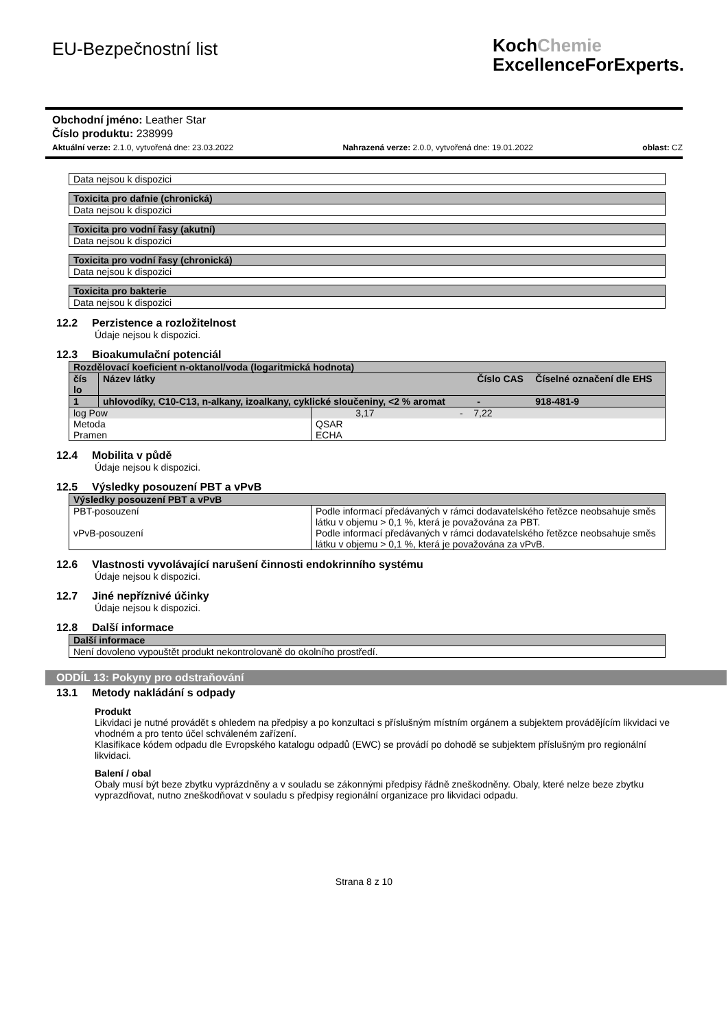EU-Bezpečnostní list
KochChemie
ExcellenceForExperts.
Obchodní jméno: Leather Star
Číslo produktu: 238999
Aktuální verze: 2.1.0, vytvořená dne: 23.03.2022 Nahrazená verze: 2.0.0, vytvořená dne: 19.01.2022 oblast: CZ
| Data nejsou k dispozici |
| Toxicita pro dafnie (chronická) |
| --- |
| Data nejsou k dispozici |
| Toxicita pro vodní řasy (akutní) |
| --- |
| Data nejsou k dispozici |
| Toxicita pro vodní řasy (chronická) |
| --- |
| Data nejsou k dispozici |
| Toxicita pro bakterie |
| --- |
| Data nejsou k dispozici |
12.2 Perzistence a rozložitelnost
Údaje nejsou k dispozici.
12.3 Bioakumulační potenciál
| Rozdělovací koeficient n-oktanol/voda (logaritmická hodnota) | | | |
| --- | --- | --- | --- |
| čís lo | Název látky | Číslo CAS | Číselné označení dle EHS |
| 1 | uhlovodíky, C10-C13, n-alkany, izoalkany, cyklické sloučeniny, <2 % aromat | - | 918-481-9 |
| log Pow | 3,17 - 7,22 |
| Metoda | QSAR |
| Pramen | ECHA |
12.4 Mobilita v půdě
Údaje nejsou k dispozici.
12.5 Výsledky posouzení PBT a vPvB
| Výsledky posouzení PBT a vPvB | |
| --- | --- |
| PBT-posouzení | Podle informací předávaných v rámci dodavatelského řetězce neobsahuje směs látku v objemu > 0,1 %, která je považována za PBT. |
| vPvB-posouzení | Podle informací předávaných v rámci dodavatelského řetězce neobsahuje směs látku v objemu > 0,1 %, která je považována za vPvB. |
12.6 Vlastnosti vyvolávající narušení činnosti endokrinního systému
Údaje nejsou k dispozici.
12.7 Jiné nepříznivé účinky
Údaje nejsou k dispozici.
12.8 Další informace
| Další informace |
| --- |
| Není dovoleno vypouštět produkt nekontrolovaně do okolního prostředí. |
ODDÍL 13: Pokyny pro odstraňování
13.1 Metody nakládání s odpady
Produkt
Likvidaci je nutné provádět s ohledem na předpisy a po konzultaci s příslušným místním orgánem a subjektem provádějícím likvidaci ve vhodném a pro tento účel schváleném zařízení.
Klasifikace kódem odpadu dle Evropského katalogu odpadů (EWC) se provádí po dohodě se subjektem příslušným pro regionální likvidaci.
Balení / obal
Obaly musí být beze zbytku vyprázdněny a v souladu se zákonnými předpisy řádně zneškodněny. Obaly, které nelze beze zbytku vyprazdňovat, nutno zneškodňovat v souladu s předpisy regionální organizace pro likvidaci odpadu.
Strana 8 z 10